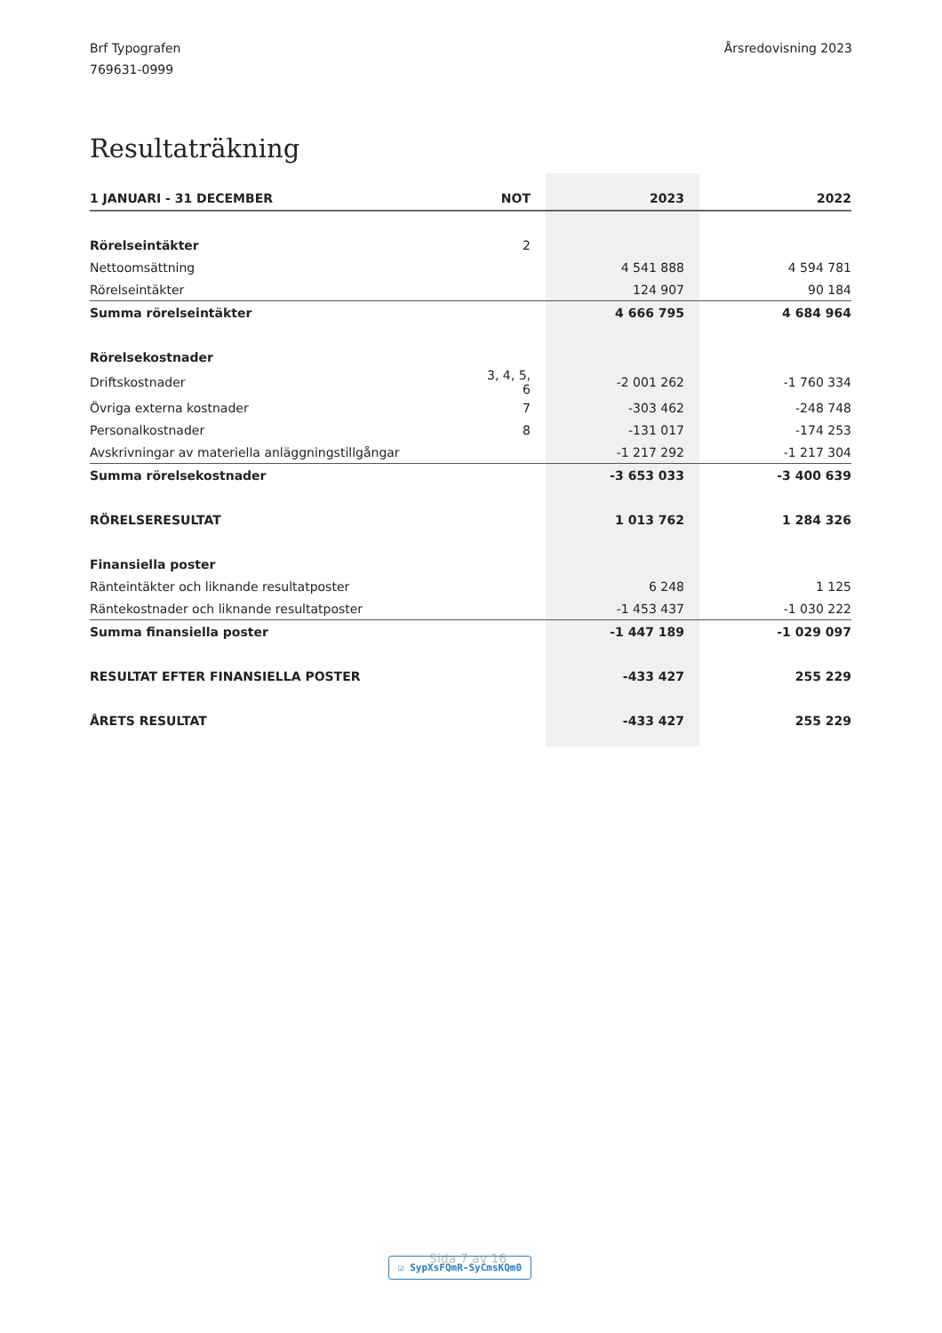Brf Typografen
769631-0999
Årsredovisning 2023
Resultaträkning
| 1 JANUARI - 31 DECEMBER | NOT | | 2023 | | 2022 |
| --- | --- | --- | --- | --- | --- |
| Rörelseintäkter | 2 | | | | |
| Nettoomsättning | | | 4 541 888 | | 4 594 781 |
| Rörelseintäkter | | | 124 907 | | 90 184 |
| Summa rörelseintäkter | | | 4 666 795 | | 4 684 964 |
| Rörelsekostnader | | | | | |
| Driftskostnader | 3, 4, 5, 6 | | -2 001 262 | | -1 760 334 |
| Övriga externa kostnader | 7 | | -303 462 | | -248 748 |
| Personalkostnader | 8 | | -131 017 | | -174 253 |
| Avskrivningar av materiella anläggningstillgångar | | | -1 217 292 | | -1 217 304 |
| Summa rörelsekostnader | | | -3 653 033 | | -3 400 639 |
| RÖRELSERESULTAT | | | 1 013 762 | | 1 284 326 |
| Finansiella poster | | | | | |
| Ränteintäkter och liknande resultatposter | | | 6 248 | | 1 125 |
| Räntekostnader och liknande resultatposter | | | -1 453 437 | | -1 030 222 |
| Summa finansiella poster | | | -1 447 189 | | -1 029 097 |
| RESULTAT EFTER FINANSIELLA POSTER | | | -433 427 | | 255 229 |
| ÅRETS RESULTAT | | | -433 427 | | 255 229 |
Sida 7 av 16
☑ SypXsFQmR-SyCmsKQm0